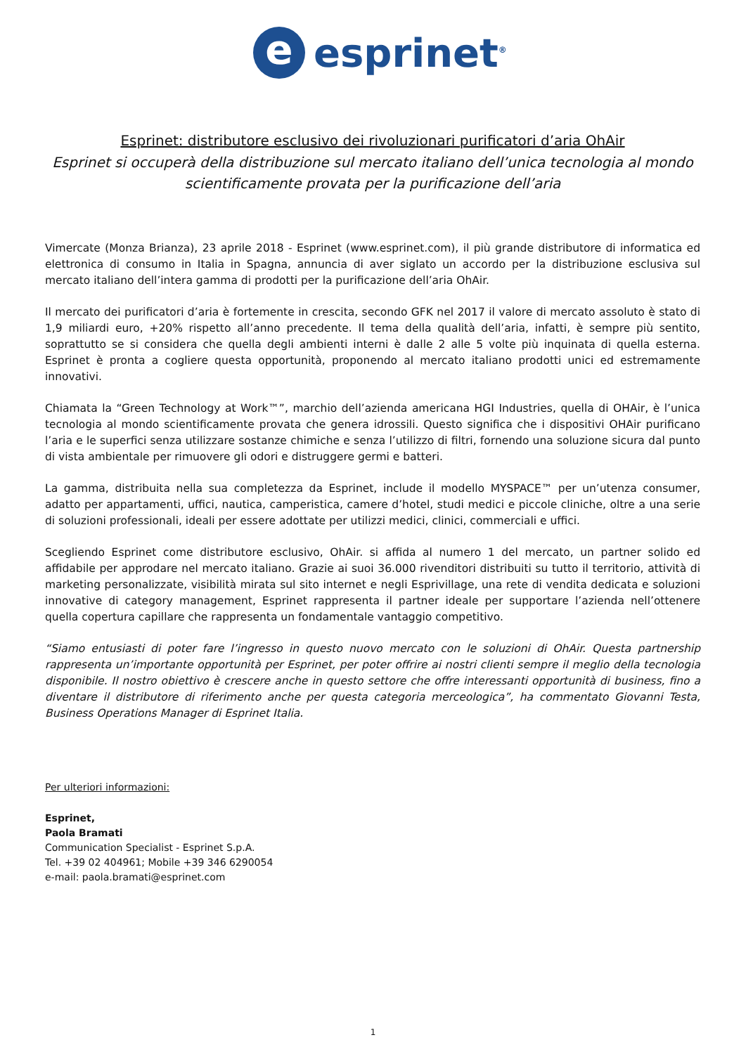e
esprinet<sup>®</sup>
Esprinet: distributore esclusivo dei rivoluzionari purificatori d’aria OhAir
Esprinet si occuperà della distribuzione sul mercato italiano dell’unica tecnologia al mondo scientificamente provata per la purificazione dell’aria
Vimercate (Monza Brianza), 23 aprile 2018 - Esprinet (www.esprinet.com), il più grande distributore di informatica ed elettronica di consumo in Italia in Spagna, annuncia di aver siglato un accordo per la distribuzione esclusiva sul mercato italiano dell’intera gamma di prodotti per la purificazione dell’aria OhAir.
Il mercato dei purificatori d’aria è fortemente in crescita, secondo GFK nel 2017 il valore di mercato assoluto è stato di 1,9 miliardi euro, +20% rispetto all’anno precedente. Il tema della qualità dell’aria, infatti, è sempre più sentito, soprattutto se si considera che quella degli ambienti interni è dalle 2 alle 5 volte più inquinata di quella esterna. Esprinet è pronta a cogliere questa opportunità, proponendo al mercato italiano prodotti unici ed estremamente innovativi.
Chiamata la “Green Technology at Work™”, marchio dell’azienda americana HGI Industries, quella di OHAir, è l’unica tecnologia al mondo scientificamente provata che genera idrossili. Questo significa che i dispositivi OHAir purificano l’aria e le superfici senza utilizzare sostanze chimiche e senza l’utilizzo di filtri, fornendo una soluzione sicura dal punto di vista ambientale per rimuovere gli odori e distruggere germi e batteri.
La gamma, distribuita nella sua completezza da Esprinet, include il modello MYSPACE™ per un’utenza consumer, adatto per appartamenti, uffici, nautica, camperistica, camere d’hotel, studi medici e piccole cliniche, oltre a una serie di soluzioni professionali, ideali per essere adottate per utilizzi medici, clinici, commerciali e uffici.
Scegliendo Esprinet come distributore esclusivo, OhAir. si affida al numero 1 del mercato, un partner solido ed affidabile per approdare nel mercato italiano. Grazie ai suoi 36.000 rivenditori distribuiti su tutto il territorio, attività di marketing personalizzate, visibilità mirata sul sito internet e negli Esprivillage, una rete di vendita dedicata e soluzioni innovative di category management, Esprinet rappresenta il partner ideale per supportare l’azienda nell’ottenere quella copertura capillare che rappresenta un fondamentale vantaggio competitivo.
“Siamo entusiasti di poter fare l’ingresso in questo nuovo mercato con le soluzioni di OhAir. Questa partnership rappresenta un’importante opportunità per Esprinet, per poter offrire ai nostri clienti sempre il meglio della tecnologia disponibile. Il nostro obiettivo è crescere anche in questo settore che offre interessanti opportunità di business, fino a diventare il distributore di riferimento anche per questa categoria merceologica”, ha commentato Giovanni Testa, Business Operations Manager di Esprinet Italia.
Per ulteriori informazioni:
Esprinet,
Paola Bramati
Communication Specialist - Esprinet S.p.A.
Tel. +39 02 404961; Mobile +39 346 6290054
e-mail: paola.bramati@esprinet.com
1